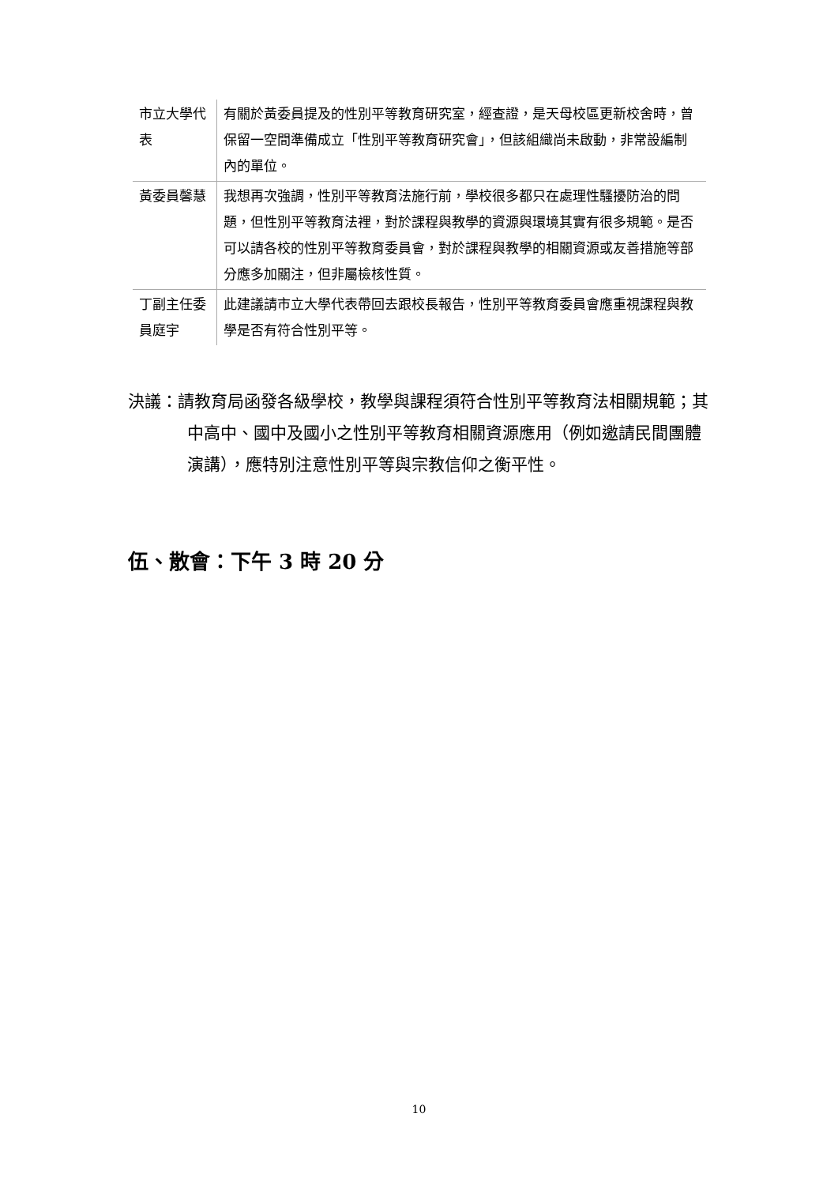| 市立大學代表 | 有關於黃委員提及的性別平等教育研究室，經查證，是天母校區更新校舍時，曾保留一空間準備成立「性別平等教育研究會」，但該組織尚未啟動，非常設編制內的單位。 |
| 黃委員馨慧 | 我想再次強調，性別平等教育法施行前，學校很多都只在處理性騷擾防治的問題，但性別平等教育法裡，對於課程與教學的資源與環境其實有很多規範。是否可以請各校的性別平等教育委員會，對於課程與教學的相關資源或友善措施等部分應多加關注，但非屬檢核性質。 |
| 丁副主任委員庭宇 | 此建議請市立大學代表帶回去跟校長報告，性別平等教育委員會應重視課程與教學是否有符合性別平等。 |
決議：請教育局函發各級學校，教學與課程須符合性別平等教育法相關規範；其中高中、國中及國小之性別平等教育相關資源應用（例如邀請民間團體演講），應特別注意性別平等與宗教信仰之衡平性。
伍、散會：下午 3 時 20 分
10